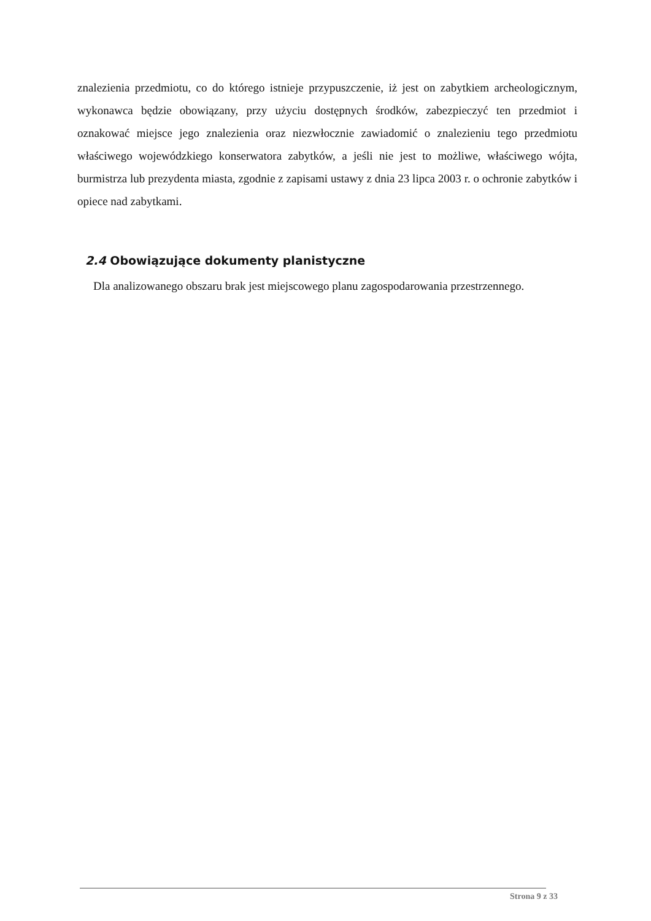znalezienia przedmiotu, co do którego istnieje przypuszczenie, iż jest on zabytkiem archeologicznym, wykonawca będzie obowiązany, przy użyciu dostępnych środków, zabezpieczyć ten przedmiot i oznakować miejsce jego znalezienia oraz niezwłocznie zawiadomić o znalezieniu tego przedmiotu właściwego wojewódzkiego konserwatora zabytków, a jeśli nie jest to możliwe, właściwego wójta, burmistrza lub prezydenta miasta, zgodnie z zapisami ustawy z dnia 23 lipca 2003 r. o ochronie zabytków i opiece nad zabytkami.
2.4 Obowiązujące dokumenty planistyczne
Dla analizowanego obszaru brak jest miejscowego planu zagospodarowania przestrzennego.
Strona 9 z 33